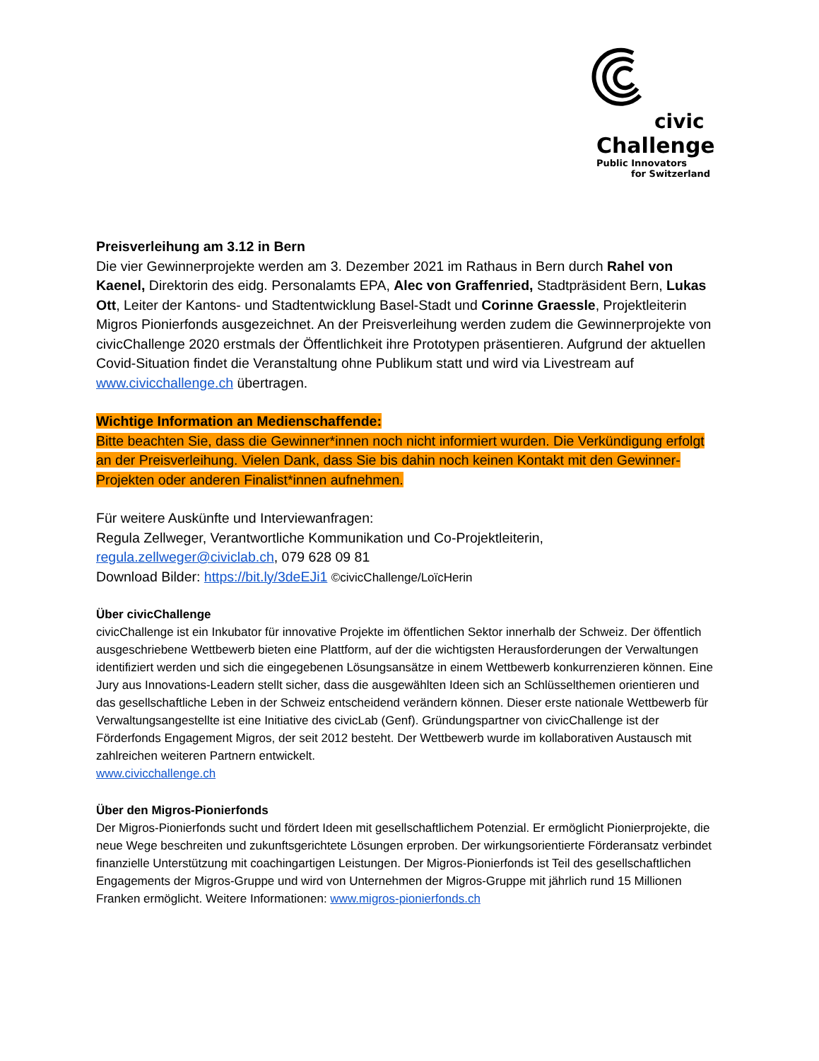civic
Challenge
Public Innovators
for Switzerland
Preisverleihung am 3.12 in Bern
Die vier Gewinnerprojekte werden am 3. Dezember 2021 im Rathaus in Bern durch Rahel von Kaenel, Direktorin des eidg. Personalamts EPA, Alec von Graffenried, Stadtpräsident Bern, Lukas Ott, Leiter der Kantons- und Stadtentwicklung Basel-Stadt und Corinne Graessle, Projektleiterin Migros Pionierfonds ausgezeichnet. An der Preisverleihung werden zudem die Gewinnerprojekte von civicChallenge 2020 erstmals der Öffentlichkeit ihre Prototypen präsentieren. Aufgrund der aktuellen Covid-Situation findet die Veranstaltung ohne Publikum statt und wird via Livestream auf www.civicchallenge.ch übertragen.
Wichtige Information an Medienschaffende:
Bitte beachten Sie, dass die Gewinner*innen noch nicht informiert wurden. Die Verkündigung erfolgt an der Preisverleihung. Vielen Dank, dass Sie bis dahin noch keinen Kontakt mit den Gewinner-Projekten oder anderen Finalist*innen aufnehmen.
Für weitere Auskünfte und Interviewanfragen:
Regula Zellweger, Verantwortliche Kommunikation und Co-Projektleiterin,
regula.zellweger@civiclab.ch, 079 628 09 81
Download Bilder: https://bit.ly/3deEJi1 ©civicChallenge/LoïcHerin
Über civicChallenge
civicChallenge ist ein Inkubator für innovative Projekte im öffentlichen Sektor innerhalb der Schweiz. Der öffentlich ausgeschriebene Wettbewerb bieten eine Plattform, auf der die wichtigsten Herausforderungen der Verwaltungen identifiziert werden und sich die eingegebenen Lösungsansätze in einem Wettbewerb konkurrenzieren können. Eine Jury aus Innovations-Leadern stellt sicher, dass die ausgewählten Ideen sich an Schlüsselthemen orientieren und das gesellschaftliche Leben in der Schweiz entscheidend verändern können. Dieser erste nationale Wettbewerb für Verwaltungsangestellte ist eine Initiative des civicLab (Genf). Gründungspartner von civicChallenge ist der Förderfonds Engagement Migros, der seit 2012 besteht. Der Wettbewerb wurde im kollaborativen Austausch mit zahlreichen weiteren Partnern entwickelt.
www.civicchallenge.ch
Über den Migros-Pionierfonds
Der Migros-Pionierfonds sucht und fördert Ideen mit gesellschaftlichem Potenzial. Er ermöglicht Pionierprojekte, die neue Wege beschreiten und zukunftsgerichtete Lösungen erproben. Der wirkungsorientierte Förderansatz verbindet finanzielle Unterstützung mit coachingartigen Leistungen. Der Migros-Pionierfonds ist Teil des gesellschaftlichen Engagements der Migros-Gruppe und wird von Unternehmen der Migros-Gruppe mit jährlich rund 15 Millionen Franken ermöglicht. Weitere Informationen: www.migros-pionierfonds.ch